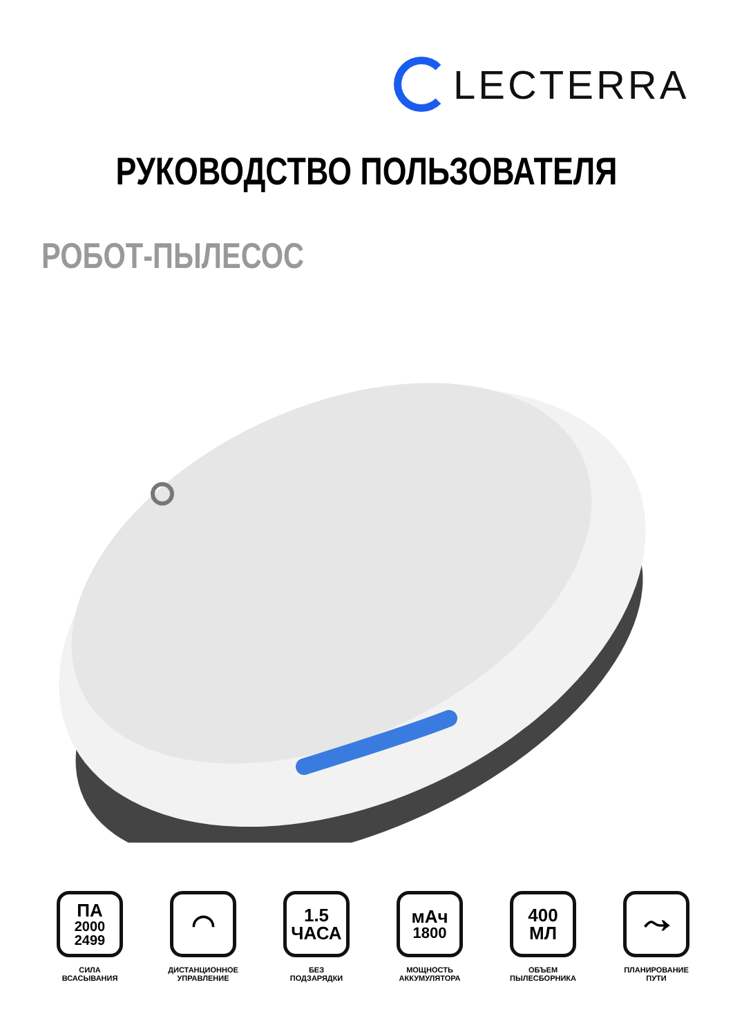LECTERRA
РУКОВОДСТВО ПОЛЬЗОВАТЕЛЯ
РОБОТ-ПЫЛЕСОС
ПА
2000
2499
СИЛА
ВСАСЫВАНИЯ
◠
ДИСТАНЦИОННОЕ
УПРАВЛЕНИЕ
1.5
ЧАСА
БЕЗ
ПОДЗАРЯДКИ
мАч
1800
МОЩНОСТЬ
АККУМУЛЯТОРА
400
МЛ
ОБЪЕМ
ПЫЛЕСБОРНИКА
⤳
ПЛАНИРОВАНИЕ
ПУТИ